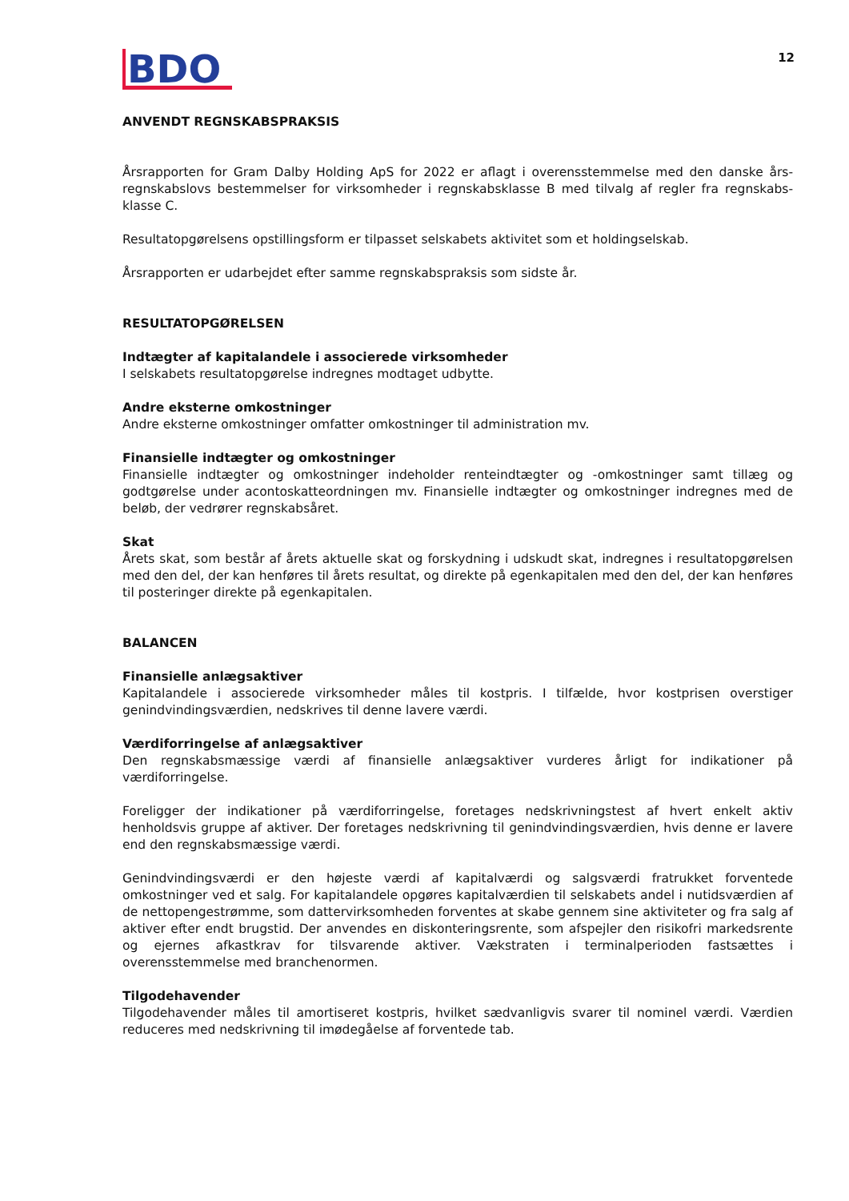BDO
12
ANVENDT REGNSKABSPRAKSIS
Årsrapporten for Gram Dalby Holding ApS for 2022 er aflagt i overensstemmelse med den danske års­regnskabslovs bestemmelser for virksomheder i regnskabsklasse B med tilvalg af regler fra regnskabs­klasse C.
Resultatopgørelsens opstillingsform er tilpasset selskabets aktivitet som et holdingselskab.
Årsrapporten er udarbejdet efter samme regnskabspraksis som sidste år.
RESULTATOPGØRELSEN
Indtægter af kapitalandele i associerede virksomheder
I selskabets resultatopgørelse indregnes modtaget udbytte.
Andre eksterne omkostninger
Andre eksterne omkostninger omfatter omkostninger til administration mv.
Finansielle indtægter og omkostninger
Finansielle indtægter og omkostninger indeholder renteindtægter og -omkostninger samt tillæg og godtgørelse under acontoskatteordningen mv. Finansielle indtægter og omkostninger indregnes med de beløb, der vedrører regnskabsåret.
Skat
Årets skat, som består af årets aktuelle skat og forskydning i udskudt skat, indregnes i resultatop­gørelsen med den del, der kan henføres til årets resultat, og direkte på egenkapitalen med den del, der kan henføres til posteringer direkte på egenkapitalen.
BALANCEN
Finansielle anlægsaktiver
Kapitalandele i associerede virksomheder måles til kostpris. I tilfælde, hvor kostprisen overstiger genindvindingsværdien, nedskrives til denne lavere værdi.
Værdiforringelse af anlægsaktiver
Den regnskabsmæssige værdi af finansielle anlægsaktiver vurderes årligt for indikationer på værdiforringelse.
Foreligger der indikationer på værdiforringelse, foretages nedskrivningstest af hvert enkelt aktiv henholdsvis gruppe af aktiver. Der foretages nedskrivning til genindvindingsværdien, hvis denne er lavere end den regnskabsmæssige værdi.
Genindvindingsværdi er den højeste værdi af kapitalværdi og salgsværdi fratrukket forventede omkostninger ved et salg. For kapitalandele opgøres kapitalværdien til selskabets andel i nutidsværdien af de nettopengestrømme, som dattervirksomheden forventes at skabe gennem sine aktiviteter og fra salg af aktiver efter endt brugstid. Der anvendes en diskonteringsrente, som afspejler den risikofri markedsrente og ejernes afkastkrav for tilsvarende aktiver. Vækstraten i terminalperioden fastsættes i overensstemmelse med branchenormen.
Tilgodehavender
Tilgodehavender måles til amortiseret kostpris, hvilket sædvanligvis svarer til nominel værdi. Værdien reduceres med nedskrivning til imødegåelse af forventede tab.